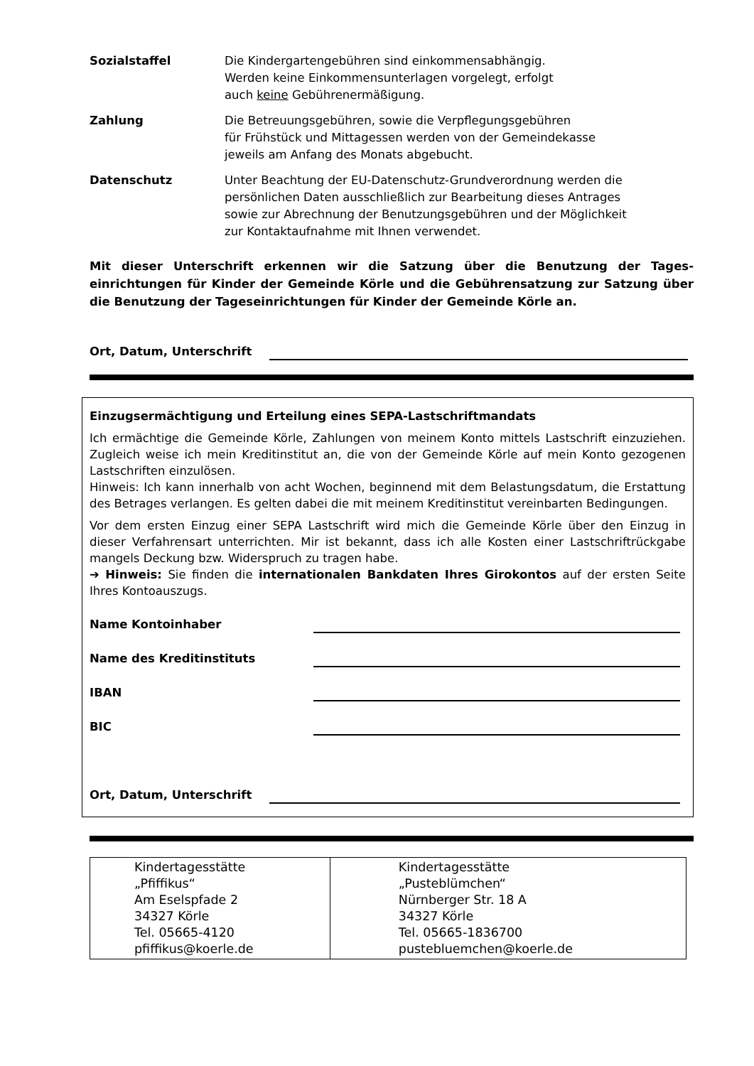Sozialstaffel Die Kindergartengebühren sind einkommensabhängig.
Werden keine Einkommensunterlagen vorgelegt, erfolgt
auch keine Gebührenermäßigung.
Zahlung Die Betreuungsgebühren, sowie die Verpflegungsgebühren
für Frühstück und Mittagessen werden von der Gemeindekasse
jeweils am Anfang des Monats abgebucht.
Datenschutz Unter Beachtung der EU-Datenschutz-Grundverordnung werden die
persönlichen Daten ausschließlich zur Bearbeitung dieses Antrages
sowie zur Abrechnung der Benutzungsgebühren und der Möglichkeit
zur Kontaktaufnahme mit Ihnen verwendet.
Mit dieser Unterschrift erkennen wir die Satzung über die Benutzung der Tages-einrichtungen für Kinder der Gemeinde Körle und die Gebührensatzung zur Satzung über die Benutzung der Tageseinrichtungen für Kinder der Gemeinde Körle an.
Ort, Datum, Unterschrift
Einzugsermächtigung und Erteilung eines SEPA-Lastschriftmandats
Ich ermächtige die Gemeinde Körle, Zahlungen von meinem Konto mittels Lastschrift einzuziehen. Zugleich weise ich mein Kreditinstitut an, die von der Gemeinde Körle auf mein Konto gezogenen Lastschriften einzulösen.
Hinweis: Ich kann innerhalb von acht Wochen, beginnend mit dem Belastungsdatum, die Erstattung des Betrages verlangen. Es gelten dabei die mit meinem Kreditinstitut vereinbarten Bedingungen.
Vor dem ersten Einzug einer SEPA Lastschrift wird mich die Gemeinde Körle über den Einzug in dieser Verfahrensart unterrichten. Mir ist bekannt, dass ich alle Kosten einer Lastschriftrückgabe mangels Deckung bzw. Widerspruch zu tragen habe.
➔ Hinweis: Sie finden die internationalen Bankdaten Ihres Girokontos auf der ersten Seite Ihres Kontoauszugs.
Name Kontoinhaber
Name des Kreditinstituts
IBAN
BIC
Ort, Datum, Unterschrift
| Kindertagesstätte „Pfiffikus“ Am Eselspfade 2 34327 Körle Tel. 05665-4120 pfiffikus@koerle.de | Kindertagesstätte „Pusteblümchen“ Nürnberger Str. 18 A 34327 Körle Tel. 05665-1836700 pustebluemchen@koerle.de |